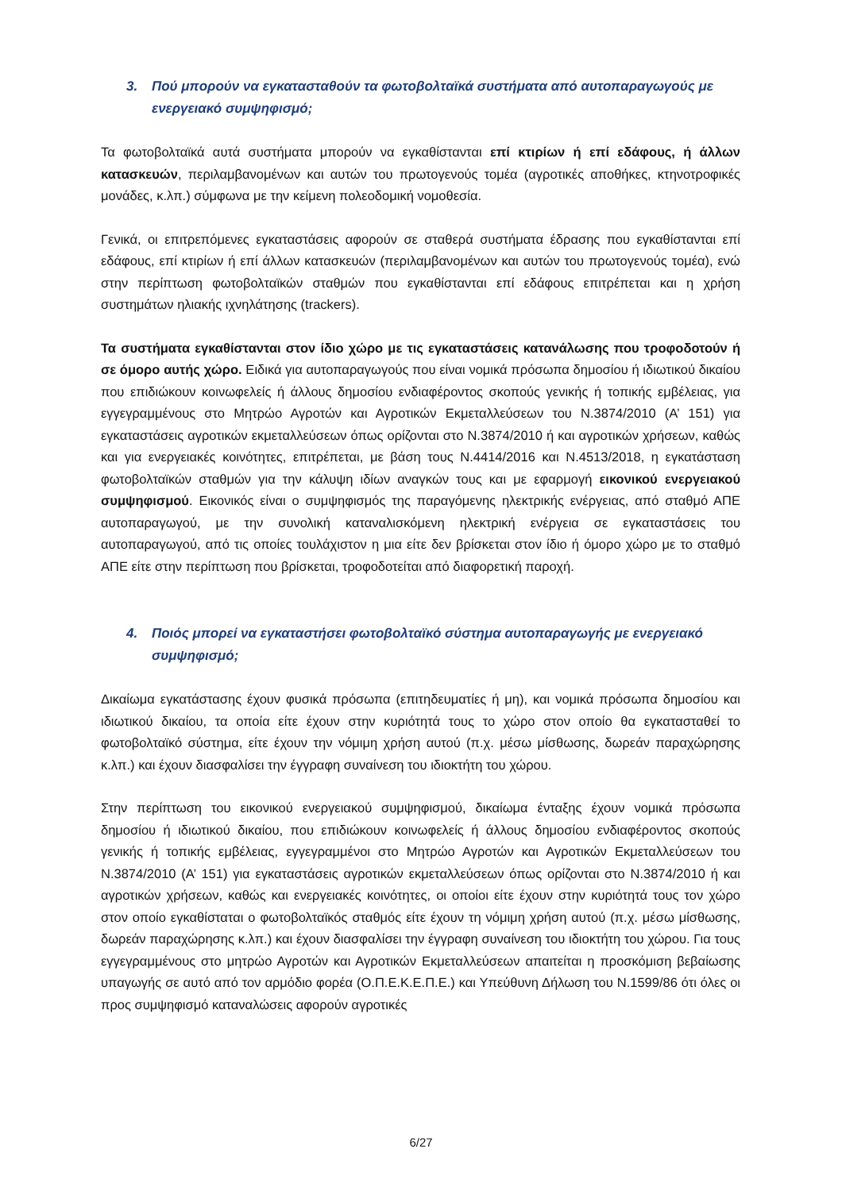3. Πού μπορούν να εγκατασταθούν τα φωτοβολταϊκά συστήματα από αυτοπαραγωγούς με ενεργειακό συμψηφισμό;
Τα φωτοβολταϊκά αυτά συστήματα μπορούν να εγκαθίστανται επί κτιρίων ή επί εδάφους, ή άλλων κατασκευών, περιλαμβανομένων και αυτών του πρωτογενούς τομέα (αγροτικές αποθήκες, κτηνοτροφικές μονάδες, κ.λπ.) σύμφωνα με την κείμενη πολεοδομική νομοθεσία.
Γενικά, οι επιτρεπόμενες εγκαταστάσεις αφορούν σε σταθερά συστήματα έδρασης που εγκαθίστανται επί εδάφους, επί κτιρίων ή επί άλλων κατασκευών (περιλαμβανομένων και αυτών του πρωτογενούς τομέα), ενώ στην περίπτωση φωτοβολταϊκών σταθμών που εγκαθίστανται επί εδάφους επιτρέπεται και η χρήση συστημάτων ηλιακής ιχνηλάτησης (trackers).
Τα συστήματα εγκαθίστανται στον ίδιο χώρο με τις εγκαταστάσεις κατανάλωσης που τροφοδοτούν ή σε όμορο αυτής χώρο. Ειδικά για αυτοπαραγωγούς που είναι νομικά πρόσωπα δημοσίου ή ιδιωτικού δικαίου που επιδιώκουν κοινωφελείς ή άλλους δημοσίου ενδιαφέροντος σκοπούς γενικής ή τοπικής εμβέλειας, για εγγεγραμμένους στο Μητρώο Αγροτών και Αγροτικών Εκμεταλλεύσεων του Ν.3874/2010 (Α’ 151) για εγκαταστάσεις αγροτικών εκμεταλλεύσεων όπως ορίζονται στο Ν.3874/2010 ή και αγροτικών χρήσεων, καθώς και για ενεργειακές κοινότητες, επιτρέπεται, με βάση τους Ν.4414/2016 και Ν.4513/2018, η εγκατάσταση φωτοβολταϊκών σταθμών για την κάλυψη ιδίων αναγκών τους και με εφαρμογή εικονικού ενεργειακού συμψηφισμού. Εικονικός είναι ο συμψηφισμός της παραγόμενης ηλεκτρικής ενέργειας, από σταθμό ΑΠΕ αυτοπαραγωγού, με την συνολική καταναλισκόμενη ηλεκτρική ενέργεια σε εγκαταστάσεις του αυτοπαραγωγού, από τις οποίες τουλάχιστον η μια είτε δεν βρίσκεται στον ίδιο ή όμορο χώρο με το σταθμό ΑΠΕ είτε στην περίπτωση που βρίσκεται, τροφοδοτείται από διαφορετική παροχή.
4. Ποιός μπορεί να εγκαταστήσει φωτοβολταϊκό σύστημα αυτοπαραγωγής με ενεργειακό συμψηφισμό;
Δικαίωμα εγκατάστασης έχουν φυσικά πρόσωπα (επιτηδευματίες ή μη), και νομικά πρόσωπα δημοσίου και ιδιωτικού δικαίου, τα οποία είτε έχουν στην κυριότητά τους το χώρο στον οποίο θα εγκατασταθεί το φωτοβολταϊκό σύστημα, είτε έχουν την νόμιμη χρήση αυτού (π.χ. μέσω μίσθωσης, δωρεάν παραχώρησης κ.λπ.) και έχουν διασφαλίσει την έγγραφη συναίνεση του ιδιοκτήτη του χώρου.
Στην περίπτωση του εικονικού ενεργειακού συμψηφισμού, δικαίωμα ένταξης έχουν νομικά πρόσωπα δημοσίου ή ιδιωτικού δικαίου, που επιδιώκουν κοινωφελείς ή άλλους δημοσίου ενδιαφέροντος σκοπούς γενικής ή τοπικής εμβέλειας, εγγεγραμμένοι στο Μητρώο Αγροτών και Αγροτικών Εκμεταλλεύσεων του Ν.3874/2010 (Α’ 151) για εγκαταστάσεις αγροτικών εκμεταλλεύσεων όπως ορίζονται στο Ν.3874/2010 ή και αγροτικών χρήσεων, καθώς και ενεργειακές κοινότητες, οι οποίοι είτε έχουν στην κυριότητά τους τον χώρο στον οποίο εγκαθίσταται ο φωτοβολταϊκός σταθμός είτε έχουν τη νόμιμη χρήση αυτού (π.χ. μέσω μίσθωσης, δωρεάν παραχώρησης κ.λπ.) και έχουν διασφαλίσει την έγγραφη συναίνεση του ιδιοκτήτη του χώρου. Για τους εγγεγραμμένους στο μητρώο Αγροτών και Αγροτικών Εκμεταλλεύσεων απαιτείται η προσκόμιση βεβαίωσης υπαγωγής σε αυτό από τον αρμόδιο φορέα (Ο.Π.Ε.Κ.Ε.Π.Ε.) και Υπεύθυνη Δήλωση του Ν.1599/86 ότι όλες οι προς συμψηφισμό καταναλώσεις αφορούν αγροτικές
6/27